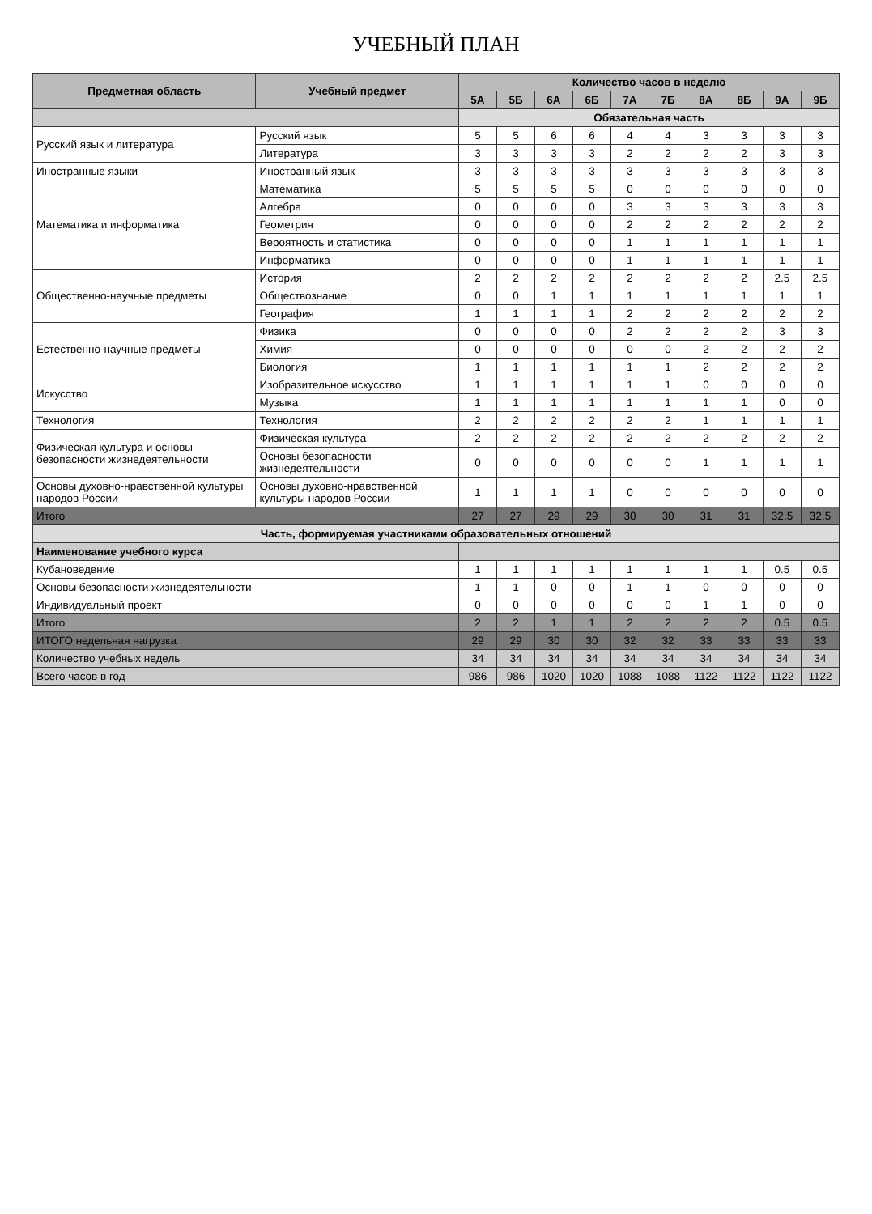УЧЕБНЫЙ ПЛАН
| Предметная область | Учебный предмет | Количество часов в неделю | | | | | | | | | |
| --- | --- | --- | --- | --- | --- | --- | --- | --- | --- | --- | --- |
| | | 5А | 5Б | 6А | 6Б | 7А | 7Б | 8А | 8Б | 9А | 9Б |
| | | Обязательная часть | | | | | | | | | |
| Русский язык и литература | Русский язык | 5 | 5 | 6 | 6 | 4 | 4 | 3 | 3 | 3 | 3 |
| | Литература | 3 | 3 | 3 | 3 | 2 | 2 | 2 | 2 | 3 | 3 |
| Иностранные языки | Иностранный язык | 3 | 3 | 3 | 3 | 3 | 3 | 3 | 3 | 3 | 3 |
| Математика и информатика | Математика | 5 | 5 | 5 | 5 | 0 | 0 | 0 | 0 | 0 | 0 |
| | Алгебра | 0 | 0 | 0 | 0 | 3 | 3 | 3 | 3 | 3 | 3 |
| | Геометрия | 0 | 0 | 0 | 0 | 2 | 2 | 2 | 2 | 2 | 2 |
| | Вероятность и статистика | 0 | 0 | 0 | 0 | 1 | 1 | 1 | 1 | 1 | 1 |
| | Информатика | 0 | 0 | 0 | 0 | 1 | 1 | 1 | 1 | 1 | 1 |
| Общественно-научные предметы | История | 2 | 2 | 2 | 2 | 2 | 2 | 2 | 2 | 2.5 | 2.5 |
| | Обществознание | 0 | 0 | 1 | 1 | 1 | 1 | 1 | 1 | 1 | 1 |
| | География | 1 | 1 | 1 | 1 | 2 | 2 | 2 | 2 | 2 | 2 |
| Естественно-научные предметы | Физика | 0 | 0 | 0 | 0 | 2 | 2 | 2 | 2 | 3 | 3 |
| | Химия | 0 | 0 | 0 | 0 | 0 | 0 | 2 | 2 | 2 | 2 |
| | Биология | 1 | 1 | 1 | 1 | 1 | 1 | 2 | 2 | 2 | 2 |
| Искусство | Изобразительное искусство | 1 | 1 | 1 | 1 | 1 | 1 | 0 | 0 | 0 | 0 |
| | Музыка | 1 | 1 | 1 | 1 | 1 | 1 | 1 | 1 | 0 | 0 |
| Технология | Технология | 2 | 2 | 2 | 2 | 2 | 2 | 1 | 1 | 1 | 1 |
| Физическая культура и основы безопасности жизнедеятельности | Физическая культура | 2 | 2 | 2 | 2 | 2 | 2 | 2 | 2 | 2 | 2 |
| | Основы безопасности жизнедеятельности | 0 | 0 | 0 | 0 | 0 | 0 | 1 | 1 | 1 | 1 |
| Основы духовно-нравственной культуры народов России | Основы духовно-нравственной культуры народов России | 1 | 1 | 1 | 1 | 0 | 0 | 0 | 0 | 0 | 0 |
| Итого | | 27 | 27 | 29 | 29 | 30 | 30 | 31 | 31 | 32.5 | 32.5 |
| Часть, формируемая участниками образовательных отношений | | | | | | | | | | | |
| Наименование учебного курса | | | | | | | | | | | |
| Кубановедение | | 1 | 1 | 1 | 1 | 1 | 1 | 1 | 1 | 0.5 | 0.5 |
| Основы безопасности жизнедеятельности | | 1 | 1 | 0 | 0 | 1 | 1 | 0 | 0 | 0 | 0 |
| Индивидуальный проект | | 0 | 0 | 0 | 0 | 0 | 0 | 1 | 1 | 0 | 0 |
| Итого | | 2 | 2 | 1 | 1 | 2 | 2 | 2 | 2 | 0.5 | 0.5 |
| ИТОГО недельная нагрузка | | 29 | 29 | 30 | 30 | 32 | 32 | 33 | 33 | 33 | 33 |
| Количество учебных недель | | 34 | 34 | 34 | 34 | 34 | 34 | 34 | 34 | 34 | 34 |
| Всего часов в год | | 986 | 986 | 1020 | 1020 | 1088 | 1088 | 1122 | 1122 | 1122 | 1122 |